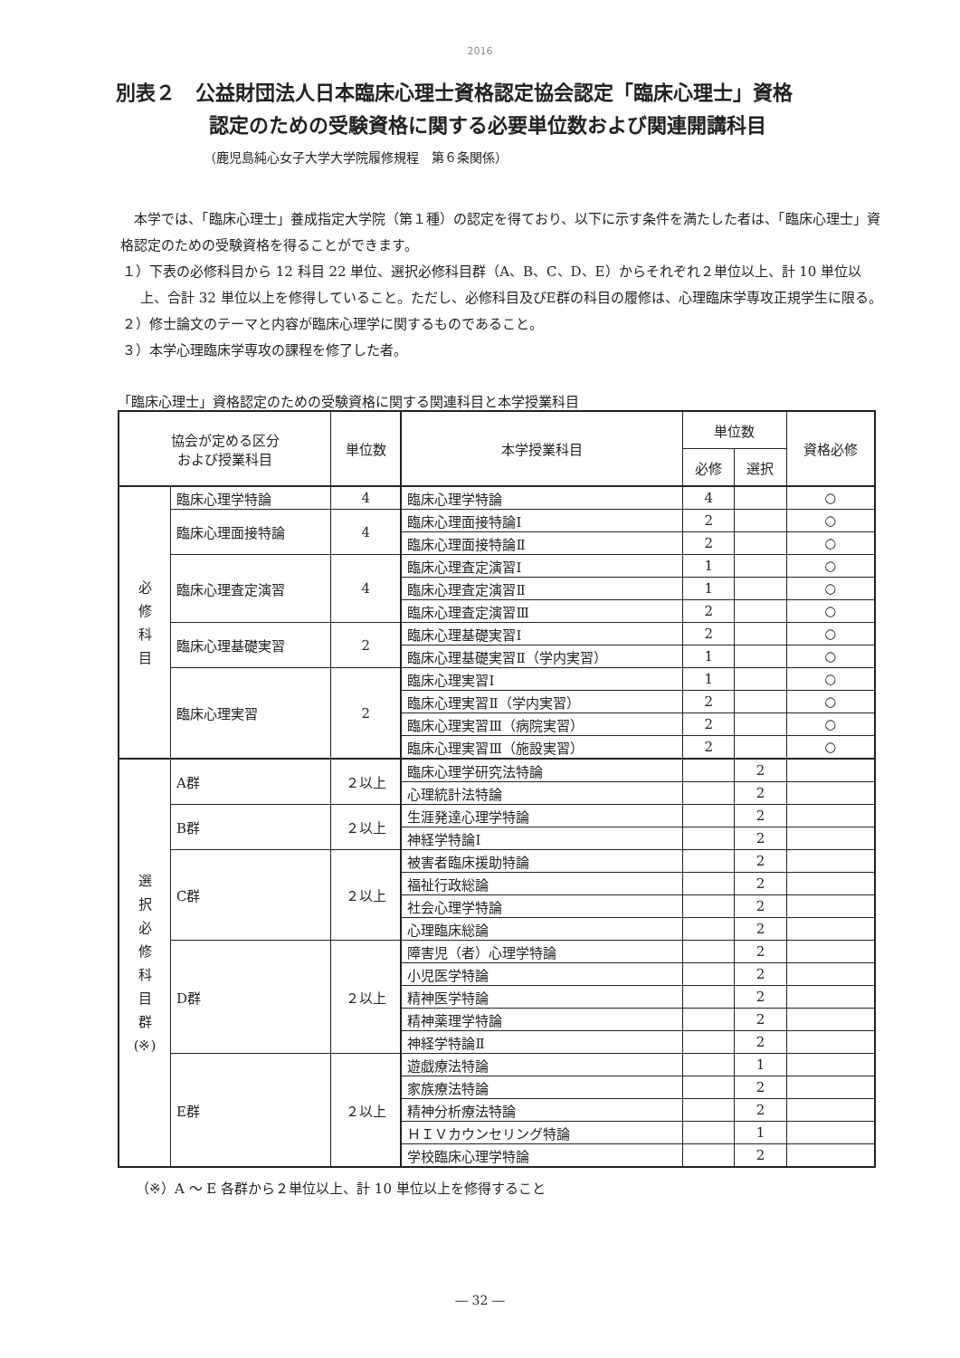2016
別表２　公益財団法人日本臨床心理士資格認定協会認定「臨床心理士」資格
認定のための受験資格に関する必要単位数および関連開講科目
（鹿児島純心女子大学大学院履修規程　第６条関係）
　本学では、「臨床心理士」養成指定大学院（第１種）の認定を得ており、以下に示す条件を満たした者は、「臨床心理士」資格認定のための受験資格を得ることができます。
１）下表の必修科目から 12 科目 22 単位、選択必修科目群（A、B、C、D、E）からそれぞれ２単位以上、計 10 単位以上、合計 32 単位以上を修得していること。ただし、必修科目及びE群の科目の履修は、心理臨床学専攻正規学生に限る。
２）修士論文のテーマと内容が臨床心理学に関するものであること。
３）本学心理臨床学専攻の課程を修了した者。
「臨床心理士」資格認定のための受験資格に関する関連科目と本学授業科目
| 協会が定める区分 および授業科目 | | 単位数 | 本学授業科目 | 単位数 | | 資格必修 |
| --- | --- | --- | --- | --- | --- | --- |
| | | | | 必修 | 選択 | |
| 必 修 科 目 | 臨床心理学特論 | 4 | 臨床心理学特論 | 4 | | ○ |
| | 臨床心理面接特論 | 4 | 臨床心理面接特論Ⅰ | 2 | | ○ |
| | | | 臨床心理面接特論Ⅱ | 2 | | ○ |
| | 臨床心理査定演習 | 4 | 臨床心理査定演習Ⅰ | 1 | | ○ |
| | | | 臨床心理査定演習Ⅱ | 1 | | ○ |
| | | | 臨床心理査定演習Ⅲ | 2 | | ○ |
| | 臨床心理基礎実習 | 2 | 臨床心理基礎実習Ⅰ | 2 | | ○ |
| | | | 臨床心理基礎実習Ⅱ（学内実習） | 1 | | ○ |
| | 臨床心理実習 | 2 | 臨床心理実習Ⅰ | 1 | | ○ |
| | | | 臨床心理実習Ⅱ（学内実習） | 2 | | ○ |
| | | | 臨床心理実習Ⅲ（病院実習） | 2 | | ○ |
| | | | 臨床心理実習Ⅲ（施設実習） | 2 | | ○ |
| 選 択 必 修 科 目 群 (※) | A群 | ２以上 | 臨床心理学研究法特論 | | 2 | |
| | | | 心理統計法特論 | | 2 | |
| | B群 | ２以上 | 生涯発達心理学特論 | | 2 | |
| | | | 神経学特論Ⅰ | | 2 | |
| | C群 | ２以上 | 被害者臨床援助特論 | | 2 | |
| | | | 福祉行政総論 | | 2 | |
| | | | 社会心理学特論 | | 2 | |
| | | | 心理臨床総論 | | 2 | |
| | D群 | ２以上 | 障害児（者）心理学特論 | | 2 | |
| | | | 小児医学特論 | | 2 | |
| | | | 精神医学特論 | | 2 | |
| | | | 精神薬理学特論 | | 2 | |
| | | | 神経学特論Ⅱ | | 2 | |
| | E群 | ２以上 | 遊戯療法特論 | | 1 | |
| | | | 家族療法特論 | | 2 | |
| | | | 精神分析療法特論 | | 2 | |
| | | | ＨＩＶカウンセリング特論 | | 1 | |
| | | | 学校臨床心理学特論 | | 2 | |
（※）A ～ E 各群から２単位以上、計 10 単位以上を修得すること
― 32 ―